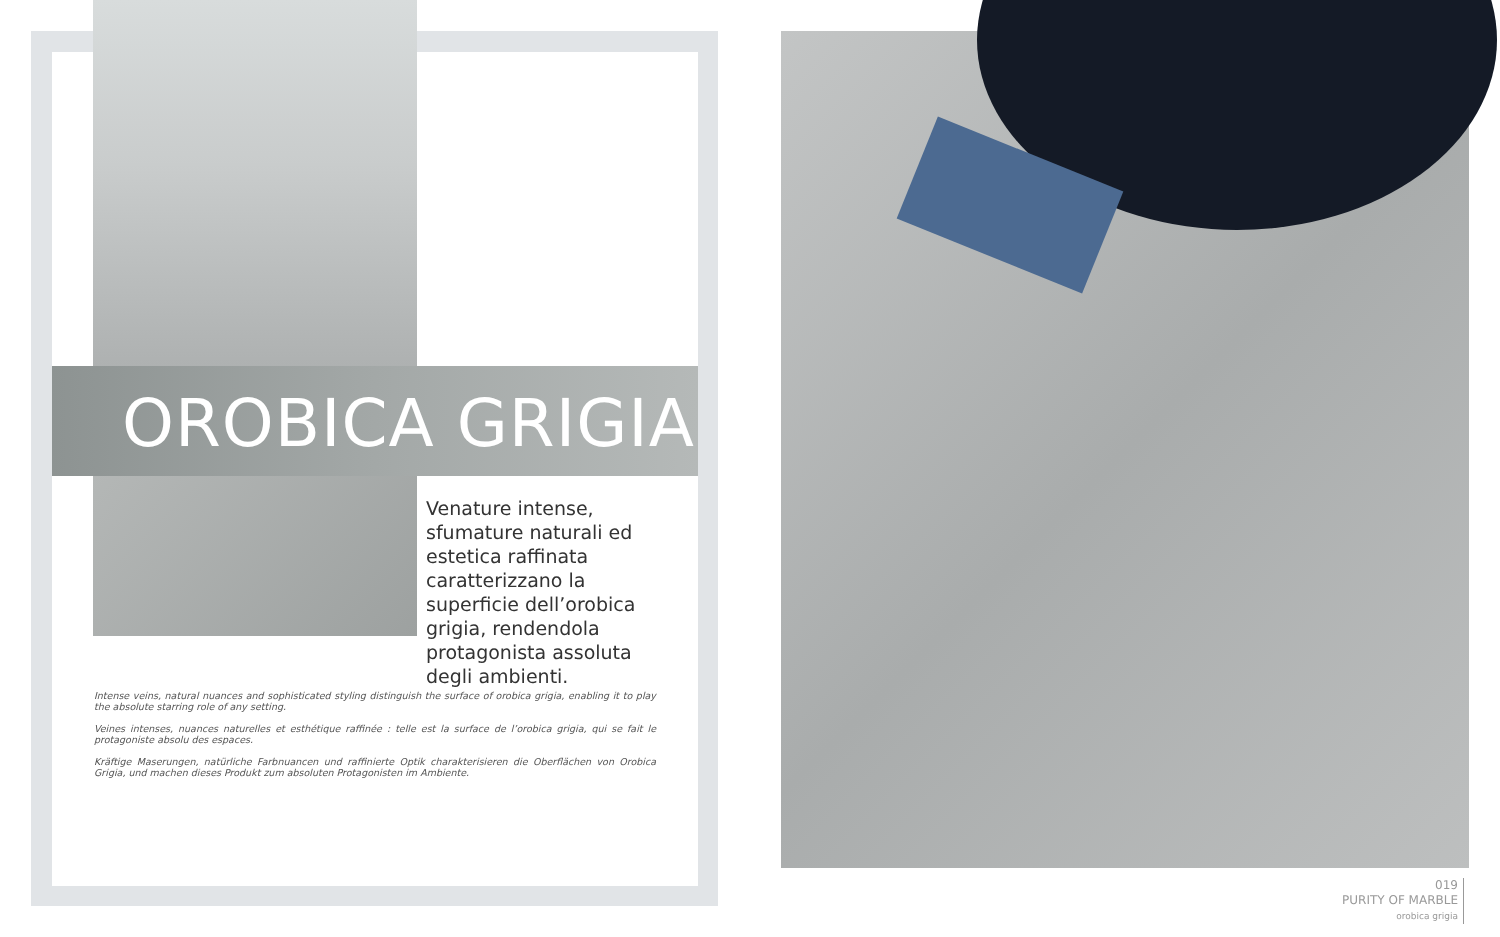OROBICA GRIGIA
Venature intense, sfumature naturali ed estetica raffinata caratterizzano la superficie dell’orobica grigia, rendendola protagonista assoluta degli ambienti.
Intense veins, natural nuances and sophisticated styling distinguish the surface of orobica grigia, enabling it to play the absolute starring role of any setting.
Veines intenses, nuances naturelles et esthétique raffinée : telle est la surface de l’orobica grigia, qui se fait le protagoniste absolu des espaces.
Kräftige Maserungen, natürliche Farbnuancen und raffinierte Optik charakterisieren die Oberflächen von Orobica Grigia, und machen dieses Produkt zum absoluten Protagonisten im Ambiente.
019
PURITY OF MARBLE
orobica grigia